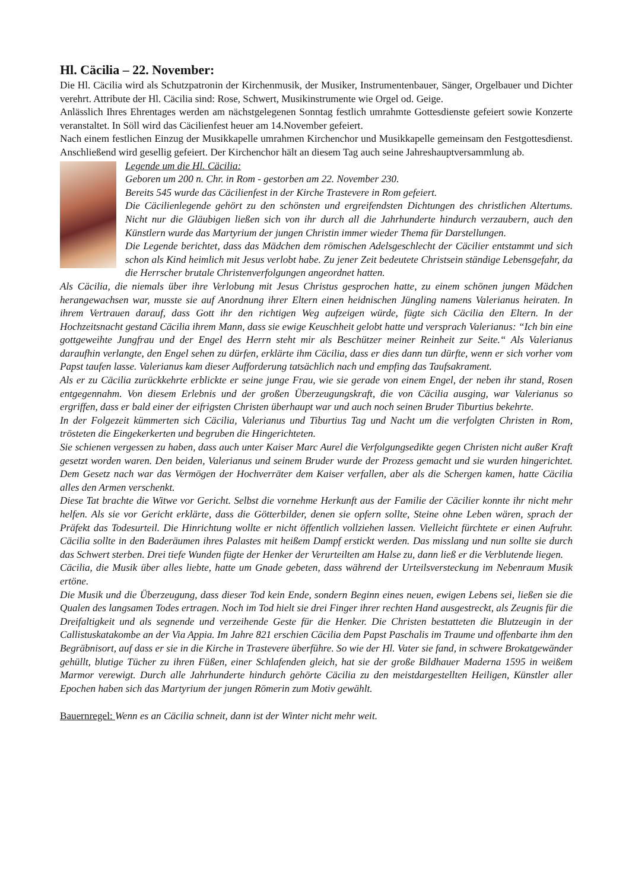Hl. Cäcilia – 22. November:
Die Hl. Cäcilia wird als Schutzpatronin der Kirchenmusik, der Musiker, Instrumentenbauer, Sänger, Orgelbauer und Dichter verehrt. Attribute der Hl. Cäcilia sind: Rose, Schwert, Musikinstrumente wie Orgel od. Geige.
Anlässlich Ihres Ehrentages werden am nächstgelegenen Sonntag festlich umrahmte Gottesdienste gefeiert sowie Konzerte veranstaltet. In Söll wird das Cäcilienfest heuer am 14.November gefeiert.
Nach einem festlichen Einzug der Musikkapelle umrahmen Kirchenchor und Musikkapelle gemeinsam den Festgottesdienst. Anschließend wird gesellig gefeiert. Der Kirchenchor hält an diesem Tag auch seine Jahreshauptversammlung ab.
Legende um die Hl. Cäcilia:
Geboren um 200 n. Chr. in Rom - gestorben am 22. November 230.
Bereits 545 wurde das Cäcilienfest in der Kirche Trastevere in Rom gefeiert.
Die Cäcilienlegende gehört zu den schönsten und ergreifendsten Dichtungen des christlichen Altertums. Nicht nur die Gläubigen ließen sich von ihr durch all die Jahrhunderte hindurch verzaubern, auch den Künstlern wurde das Martyrium der jungen Christin immer wieder Thema für Darstellungen.
Die Legende berichtet, dass das Mädchen dem römischen Adelsgeschlecht der Cäcilier entstammt und sich schon als Kind heimlich mit Jesus verlobt habe. Zu jener Zeit bedeutete Christsein ständige Lebensgefahr, da die Herrscher brutale Christenverfolgungen angeordnet hatten.
Als Cäcilia, die niemals über ihre Verlobung mit Jesus Christus gesprochen hatte, zu einem schönen jungen Mädchen herangewachsen war, musste sie auf Anordnung ihrer Eltern einen heidnischen Jüngling namens Valerianus heiraten. In ihrem Vertrauen darauf, dass Gott ihr den richtigen Weg aufzeigen würde, fügte sich Cäcilia den Eltern. In der Hochzeitsnacht gestand Cäcilia ihrem Mann, dass sie ewige Keuschheit gelobt hatte und versprach Valerianus: “Ich bin eine gottgeweihte Jungfrau und der Engel des Herrn steht mir als Beschützer meiner Reinheit zur Seite.“ Als Valerianus daraufhin verlangte, den Engel sehen zu dürfen, erklärte ihm Cäcilia, dass er dies dann tun dürfte, wenn er sich vorher vom Papst taufen lasse. Valerianus kam dieser Aufforderung tatsächlich nach und empfing das Taufsakrament.
Als er zu Cäcilia zurückkehrte erblickte er seine junge Frau, wie sie gerade von einem Engel, der neben ihr stand, Rosen entgegennahm. Von diesem Erlebnis und der großen Überzeugungskraft, die von Cäcilia ausging, war Valerianus so ergriffen, dass er bald einer der eifrigsten Christen überhaupt war und auch noch seinen Bruder Tiburtius bekehrte.
In der Folgezeit kümmerten sich Cäcilia, Valerianus und Tiburtius Tag und Nacht um die verfolgten Christen in Rom, trösteten die Eingekerkerten und begruben die Hingerichteten.
Sie schienen vergessen zu haben, dass auch unter Kaiser Marc Aurel die Verfolgungsedikte gegen Christen nicht außer Kraft gesetzt worden waren. Den beiden, Valerianus und seinem Bruder wurde der Prozess gemacht und sie wurden hingerichtet. Dem Gesetz nach war das Vermögen der Hochverräter dem Kaiser verfallen, aber als die Schergen kamen, hatte Cäcilia alles den Armen verschenkt.
Diese Tat brachte die Witwe vor Gericht. Selbst die vornehme Herkunft aus der Familie der Cäcilier konnte ihr nicht mehr helfen. Als sie vor Gericht erklärte, dass die Götterbilder, denen sie opfern sollte, Steine ohne Leben wären, sprach der Präfekt das Todesurteil. Die Hinrichtung wollte er nicht öffentlich vollziehen lassen. Vielleicht fürchtete er einen Aufruhr. Cäcilia sollte in den Baderäumen ihres Palastes mit heißem Dampf erstickt werden. Das misslang und nun sollte sie durch das Schwert sterben. Drei tiefe Wunden fügte der Henker der Verurteilten am Halse zu, dann ließ er die Verblutende liegen.
Cäcilia, die Musik über alles liebte, hatte um Gnade gebeten, dass während der Urteilsversteckung im Nebenraum Musik ertöne.
Die Musik und die Überzeugung, dass dieser Tod kein Ende, sondern Beginn eines neuen, ewigen Lebens sei, ließen sie die Qualen des langsamen Todes ertragen. Noch im Tod hielt sie drei Finger ihrer rechten Hand ausgestreckt, als Zeugnis für die Dreifaltigkeit und als segnende und verzeihende Geste für die Henker. Die Christen bestatteten die Blutzeugin in der Callistuskatakombe an der Via Appia. Im Jahre 821 erschien Cäcilia dem Papst Paschalis im Traume und offenbarte ihm den Begräbnisort, auf dass er sie in die Kirche in Trastevere überführe. So wie der Hl. Vater sie fand, in schwere Brokatgewänder gehüllt, blutige Tücher zu ihren Füßen, einer Schlafenden gleich, hat sie der große Bildhauer Maderna 1595 in weißem Marmor verewigt. Durch alle Jahrhunderte hindurch gehörte Cäcilia zu den meistdargestellten Heiligen, Künstler aller Epochen haben sich das Martyrium der jungen Römerin zum Motiv gewählt.
Bauernregel: Wenn es an Cäcilia schneit, dann ist der Winter nicht mehr weit.